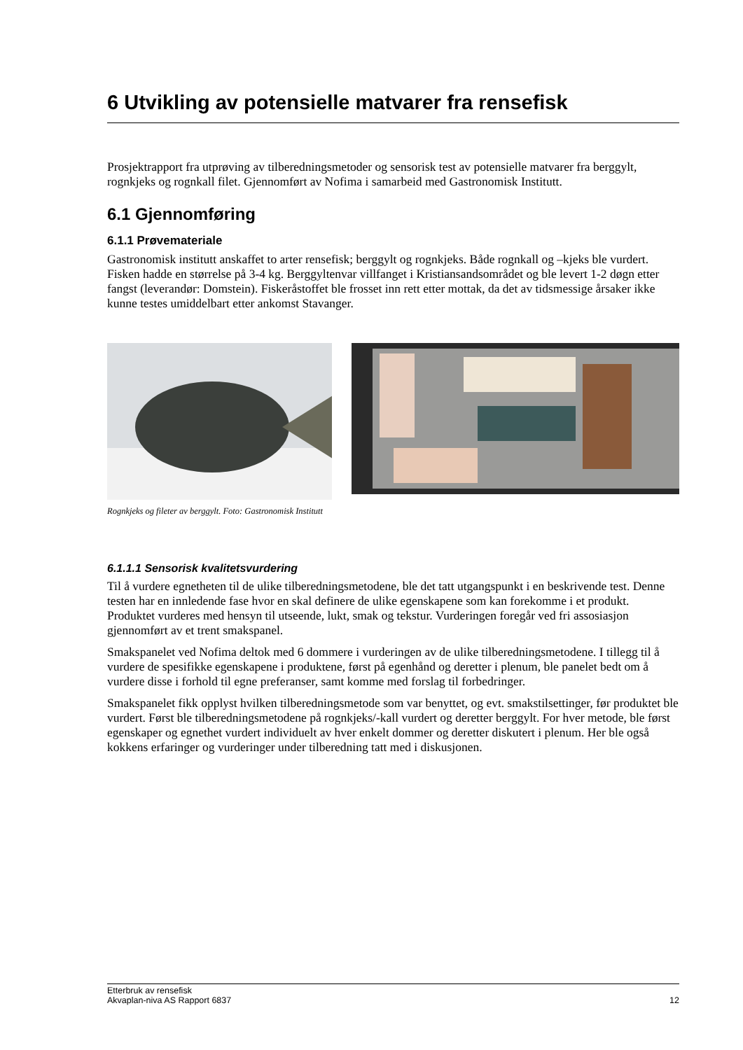6 Utvikling av potensielle matvarer fra rensefisk
Prosjektrapport fra utprøving av tilberedningsmetoder og sensorisk test av potensielle matvarer fra berggylt, rognkjeks og rognkall filet. Gjennomført av Nofima i samarbeid med Gastronomisk Institutt.
6.1 Gjennomføring
6.1.1 Prøvemateriale
Gastronomisk institutt anskaffet to arter rensefisk; berggylt og rognkjeks. Både rognkall og –kjeks ble vurdert. Fisken hadde en størrelse på 3-4 kg. Berggyltenvar villfanget i Kristiansandsområdet og ble levert 1-2 døgn etter fangst (leverandør: Domstein). Fiskeråstoffet ble frosset inn rett etter mottak, da det av tidsmessige årsaker ikke kunne testes umiddelbart etter ankomst Stavanger.
Rognkjeks og fileter av berggylt. Foto: Gastronomisk Institutt
6.1.1.1 Sensorisk kvalitetsvurdering
Til å vurdere egnetheten til de ulike tilberedningsmetodene, ble det tatt utgangspunkt i en beskrivende test. Denne testen har en innledende fase hvor en skal definere de ulike egenskapene som kan forekomme i et produkt. Produktet vurderes med hensyn til utseende, lukt, smak og tekstur. Vurderingen foregår ved fri assosiasjon gjennomført av et trent smakspanel.
Smakspanelet ved Nofima deltok med 6 dommere i vurderingen av de ulike tilberedningsmetodene. I tillegg til å vurdere de spesifikke egenskapene i produktene, først på egenhånd og deretter i plenum, ble panelet bedt om å vurdere disse i forhold til egne preferanser, samt komme med forslag til forbedringer.
Smakspanelet fikk opplyst hvilken tilberedningsmetode som var benyttet, og evt. smakstilsettinger, før produktet ble vurdert. Først ble tilberedningsmetodene på rognkjeks/-kall vurdert og deretter berggylt. For hver metode, ble først egenskaper og egnethet vurdert individuelt av hver enkelt dommer og deretter diskutert i plenum. Her ble også kokkens erfaringer og vurderinger under tilberedning tatt med i diskusjonen.
Etterbruk av rensefisk
Akvaplan-niva AS Rapport 6837 12